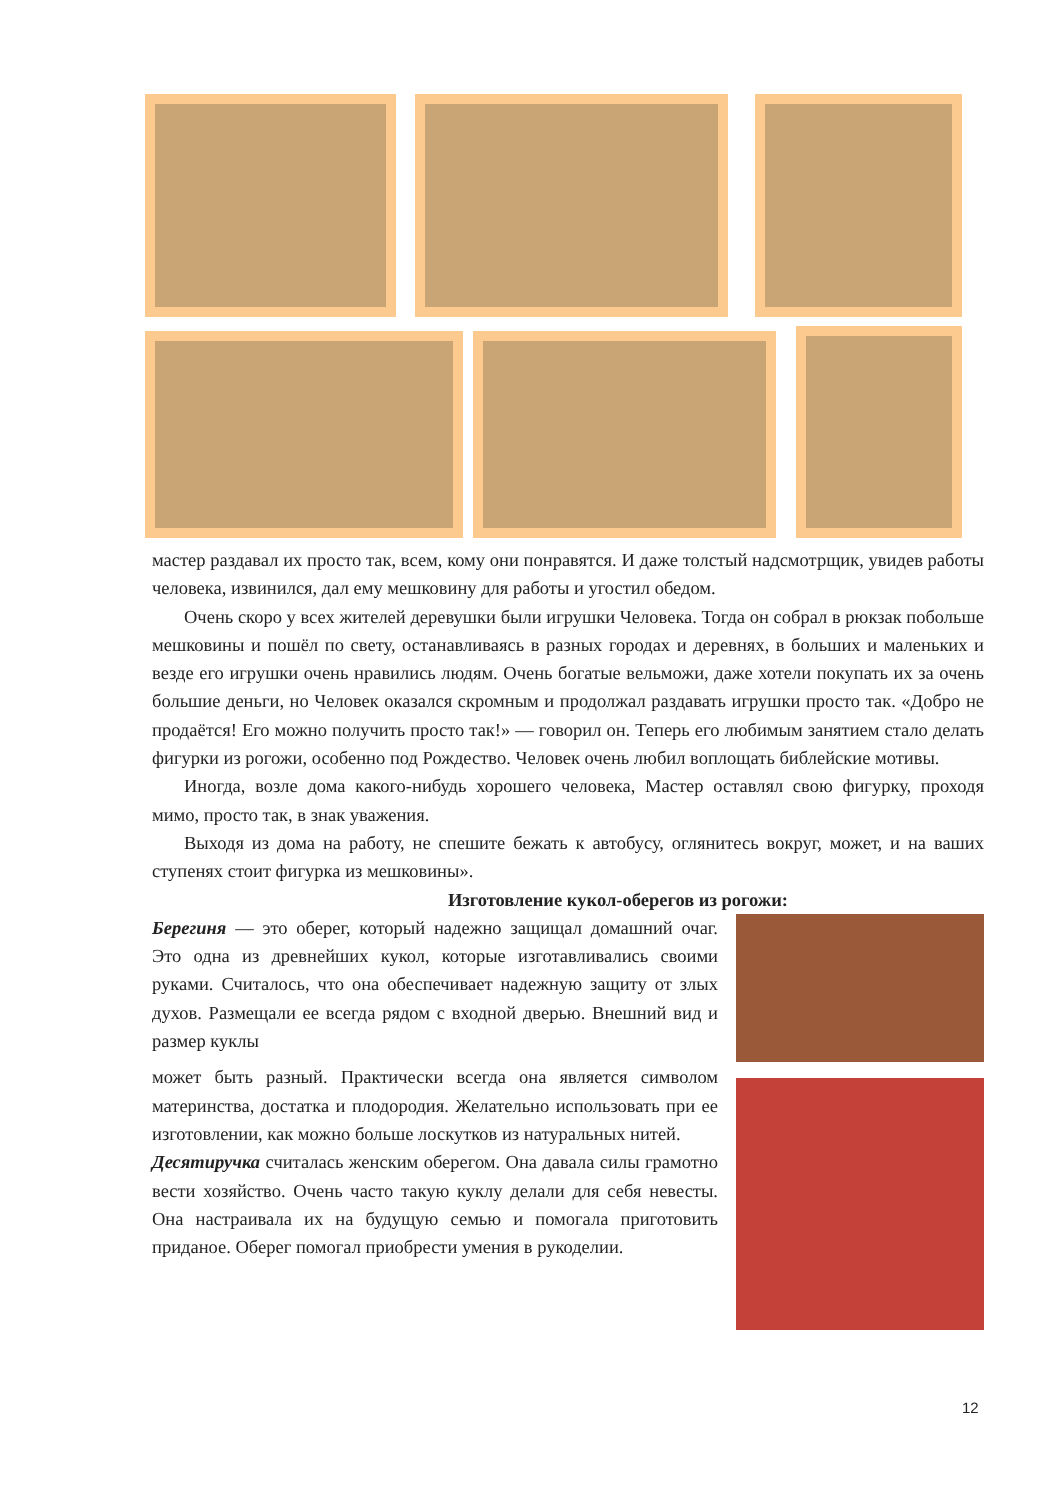мастер раздавал их просто так, всем, кому они понравятся. И даже толстый надсмотрщик, увидев работы человека, извинился, дал ему мешковину для работы и угостил обедом.
Очень скоро у всех жителей деревушки были игрушки Человека. Тогда он собрал в рюкзак побольше мешковины и пошёл по свету, останавливаясь в разных городах и деревнях, в больших и маленьких и везде его игрушки очень нравились людям. Очень богатые вельможи, даже хотели покупать их за очень большие деньги, но Человек оказался скромным и продолжал раздавать игрушки просто так. «Добро не продаётся! Его можно получить просто так!» — говорил он. Теперь его любимым занятием стало делать фигурки из рогожи, особенно под Рождество. Человек очень любил воплощать библейские мотивы.
Иногда, возле дома какого-нибудь хорошего человека, Мастер оставлял свою фигурку, проходя мимо, просто так, в знак уважения.
Выходя из дома на работу, не спешите бежать к автобусу, оглянитесь вокруг, может, и на ваших ступенях стоит фигурка из мешковины».
Изготовление кукол-оберегов из рогожи:
Берегиня — это оберег, который надежно защищал домашний очаг. Это одна из древнейших кукол, которые изготавливались своими руками. Считалось, что она обеспечивает надежную защиту от злых духов. Размещали ее всегда рядом с входной дверью. Внешний вид и размер куклы
может быть разный. Практически всегда она является символом материнства, достатка и плодородия. Желательно использовать при ее изготовлении, как можно больше лоскутков из натуральных нитей.
Десятиручка считалась женским оберегом. Она давала силы грамотно вести хозяйство. Очень часто такую куклу делали для себя невесты. Она настраивала их на будущую семью и помогала приготовить приданое. Оберег помогал приобрести умения в рукоделии.
12